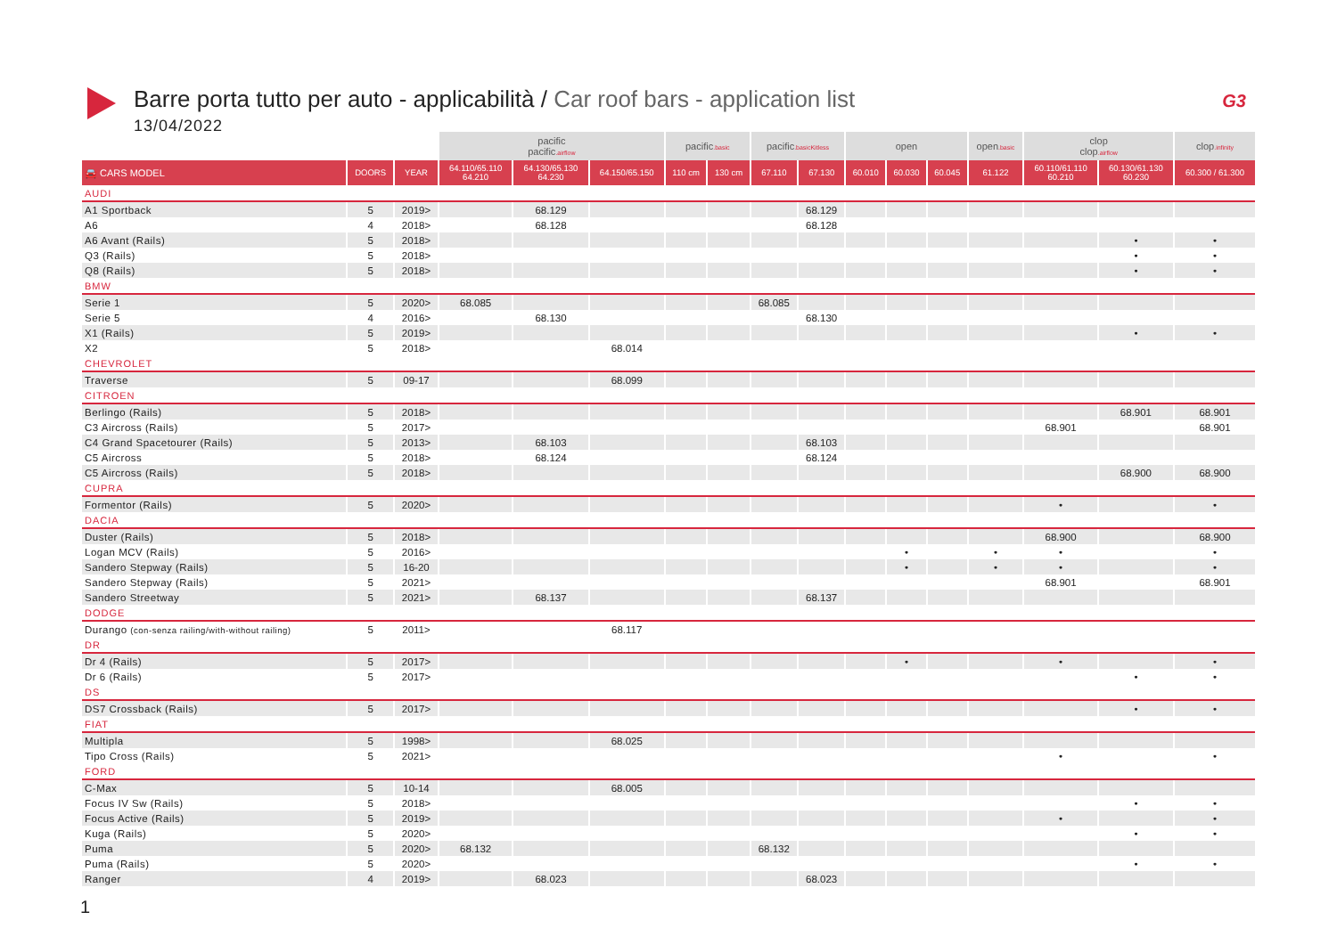Barre porta tutto per auto - applicabilità / Car roof bars - application list
13/04/2022
G3
| | | | pacific pacific .airflow | | | pacific .basic | | pacific .basicKitless | | open | | | open .basic | clop clop .airflow | | clop .infinity |
| --- | --- | --- | --- | --- | --- | --- | --- | --- | --- | --- | --- | --- | --- | --- | --- | --- |
| 🚘 CARS MODEL | DOORS | YEAR | 64.110/65.110 64.210 | 64.130/65.130 64.230 | 64.150/65.150 | 110 cm | 130 cm | 67.110 | 67.130 | 60.010 | 60.030 | 60.045 | 61.122 | 60.110/61.110 60.210 | 60.130/61.130 60.230 | 60.300 / 61.300 |
| AUDI | | | | | | | | | | | | | | | | |
| A1 Sportback | 5 | 2019> | | 68.129 | | | | | 68.129 | | | | | | | |
| A6 | 4 | 2018> | | 68.128 | | | | | 68.128 | | | | | | | |
| A6 Avant (Rails) | 5 | 2018> | | | | | | | | | | | | | • | • |
| Q3 (Rails) | 5 | 2018> | | | | | | | | | | | | | • | • |
| Q8 (Rails) | 5 | 2018> | | | | | | | | | | | | | • | • |
| BMW | | | | | | | | | | | | | | | | |
| Serie 1 | 5 | 2020> | 68.085 | | | | | 68.085 | | | | | | | | |
| Serie 5 | 4 | 2016> | | 68.130 | | | | | 68.130 | | | | | | | |
| X1 (Rails) | 5 | 2019> | | | | | | | | | | | | | • | • |
| X2 | 5 | 2018> | | | 68.014 | | | | | | | | | | | |
| CHEVROLET | | | | | | | | | | | | | | | | |
| Traverse | 5 | 09-17 | | | 68.099 | | | | | | | | | | | |
| CITROEN | | | | | | | | | | | | | | | | |
| Berlingo (Rails) | 5 | 2018> | | | | | | | | | | | | | 68.901 | 68.901 |
| C3 Aircross (Rails) | 5 | 2017> | | | | | | | | | | | | 68.901 | | 68.901 |
| C4 Grand Spacetourer (Rails) | 5 | 2013> | | 68.103 | | | | | 68.103 | | | | | | | |
| C5 Aircross | 5 | 2018> | | 68.124 | | | | | 68.124 | | | | | | | |
| C5 Aircross (Rails) | 5 | 2018> | | | | | | | | | | | | | 68.900 | 68.900 |
| CUPRA | | | | | | | | | | | | | | | | |
| Formentor (Rails) | 5 | 2020> | | | | | | | | | | | | • | | • |
| DACIA | | | | | | | | | | | | | | | | |
| Duster (Rails) | 5 | 2018> | | | | | | | | | | | | 68.900 | | 68.900 |
| Logan MCV (Rails) | 5 | 2016> | | | | | | | | | • | | • | • | | • |
| Sandero Stepway (Rails) | 5 | 16-20 | | | | | | | | | • | | • | • | | • |
| Sandero Stepway (Rails) | 5 | 2021> | | | | | | | | | | | | 68.901 | | 68.901 |
| Sandero Streetway | 5 | 2021> | | 68.137 | | | | | 68.137 | | | | | | | |
| DODGE | | | | | | | | | | | | | | | | |
| Durango (con-senza railing/with-without railing) | 5 | 2011> | | | 68.117 | | | | | | | | | | | |
| DR | | | | | | | | | | | | | | | | |
| Dr 4 (Rails) | 5 | 2017> | | | | | | | | | • | | | • | | • |
| Dr 6 (Rails) | 5 | 2017> | | | | | | | | | | | | | • | • |
| DS | | | | | | | | | | | | | | | | |
| DS7 Crossback (Rails) | 5 | 2017> | | | | | | | | | | | | | • | • |
| FIAT | | | | | | | | | | | | | | | | |
| Multipla | 5 | 1998> | | | 68.025 | | | | | | | | | | | |
| Tipo Cross (Rails) | 5 | 2021> | | | | | | | | | | | | • | | • |
| FORD | | | | | | | | | | | | | | | | |
| C-Max | 5 | 10-14 | | | 68.005 | | | | | | | | | | | |
| Focus IV Sw (Rails) | 5 | 2018> | | | | | | | | | | | | | • | • |
| Focus Active (Rails) | 5 | 2019> | | | | | | | | | | | | • | | • |
| Kuga (Rails) | 5 | 2020> | | | | | | | | | | | | | • | • |
| Puma | 5 | 2020> | 68.132 | | | | | 68.132 | | | | | | | | |
| Puma (Rails) | 5 | 2020> | | | | | | | | | | | | | • | • |
| Ranger | 4 | 2019> | | 68.023 | | | | | 68.023 | | | | | | | |
1